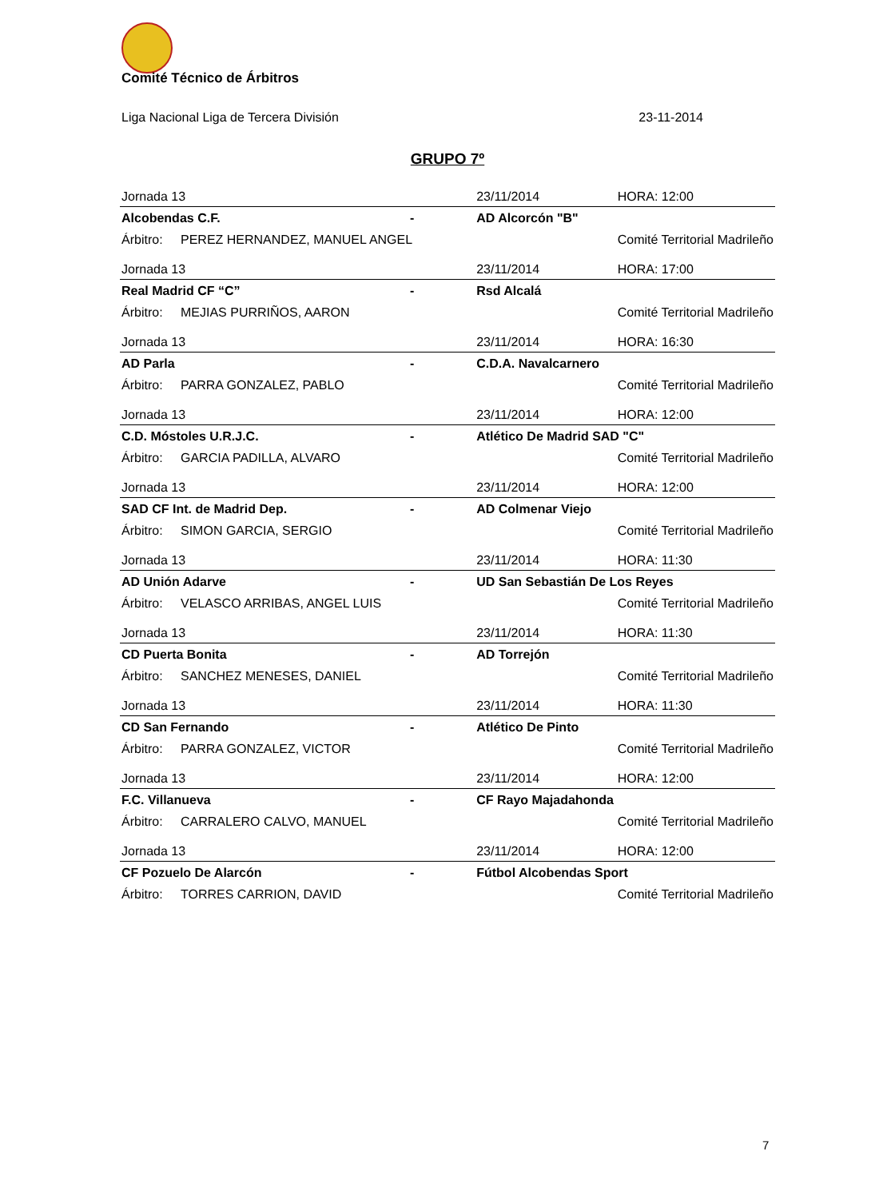Comité Técnico de Árbitros
Liga Nacional Liga de Tercera División 23-11-2014
GRUPO 7º
| Jornada 13 | | | 23/11/2014 | HORA: 12:00 |
| Alcobendas C.F. | | - | AD Alcorcón "B" | |
| Árbitro: | PEREZ HERNANDEZ, MANUEL ANGEL | | | Comité Territorial Madrileño |
| Jornada 13 | | | 23/11/2014 | HORA: 17:00 |
| Real Madrid CF “C” | | - | Rsd Alcalá | |
| Árbitro: | MEJIAS PURRIÑOS, AARON | | | Comité Territorial Madrileño |
| Jornada 13 | | | 23/11/2014 | HORA: 16:30 |
| AD Parla | | - | C.D.A. Navalcarnero | |
| Árbitro: | PARRA GONZALEZ, PABLO | | | Comité Territorial Madrileño |
| Jornada 13 | | | 23/11/2014 | HORA: 12:00 |
| C.D. Móstoles U.R.J.C. | | - | Atlético De Madrid SAD "C" | |
| Árbitro: | GARCIA PADILLA, ALVARO | | | Comité Territorial Madrileño |
| Jornada 13 | | | 23/11/2014 | HORA: 12:00 |
| SAD CF Int. de Madrid Dep. | | - | AD Colmenar Viejo | |
| Árbitro: | SIMON GARCIA, SERGIO | | | Comité Territorial Madrileño |
| Jornada 13 | | | 23/11/2014 | HORA: 11:30 |
| AD Unión Adarve | | - | UD San Sebastián De Los Reyes | |
| Árbitro: | VELASCO ARRIBAS, ANGEL LUIS | | | Comité Territorial Madrileño |
| Jornada 13 | | | 23/11/2014 | HORA: 11:30 |
| CD Puerta Bonita | | - | AD Torrejón | |
| Árbitro: | SANCHEZ MENESES, DANIEL | | | Comité Territorial Madrileño |
| Jornada 13 | | | 23/11/2014 | HORA: 11:30 |
| CD San Fernando | | - | Atlético De Pinto | |
| Árbitro: | PARRA GONZALEZ, VICTOR | | | Comité Territorial Madrileño |
| Jornada 13 | | | 23/11/2014 | HORA: 12:00 |
| F.C. Villanueva | | - | CF Rayo Majadahonda | |
| Árbitro: | CARRALERO CALVO, MANUEL | | | Comité Territorial Madrileño |
| Jornada 13 | | | 23/11/2014 | HORA: 12:00 |
| CF Pozuelo De Alarcón | | - | Fútbol Alcobendas Sport | |
| Árbitro: | TORRES CARRION, DAVID | | | Comité Territorial Madrileño |
7